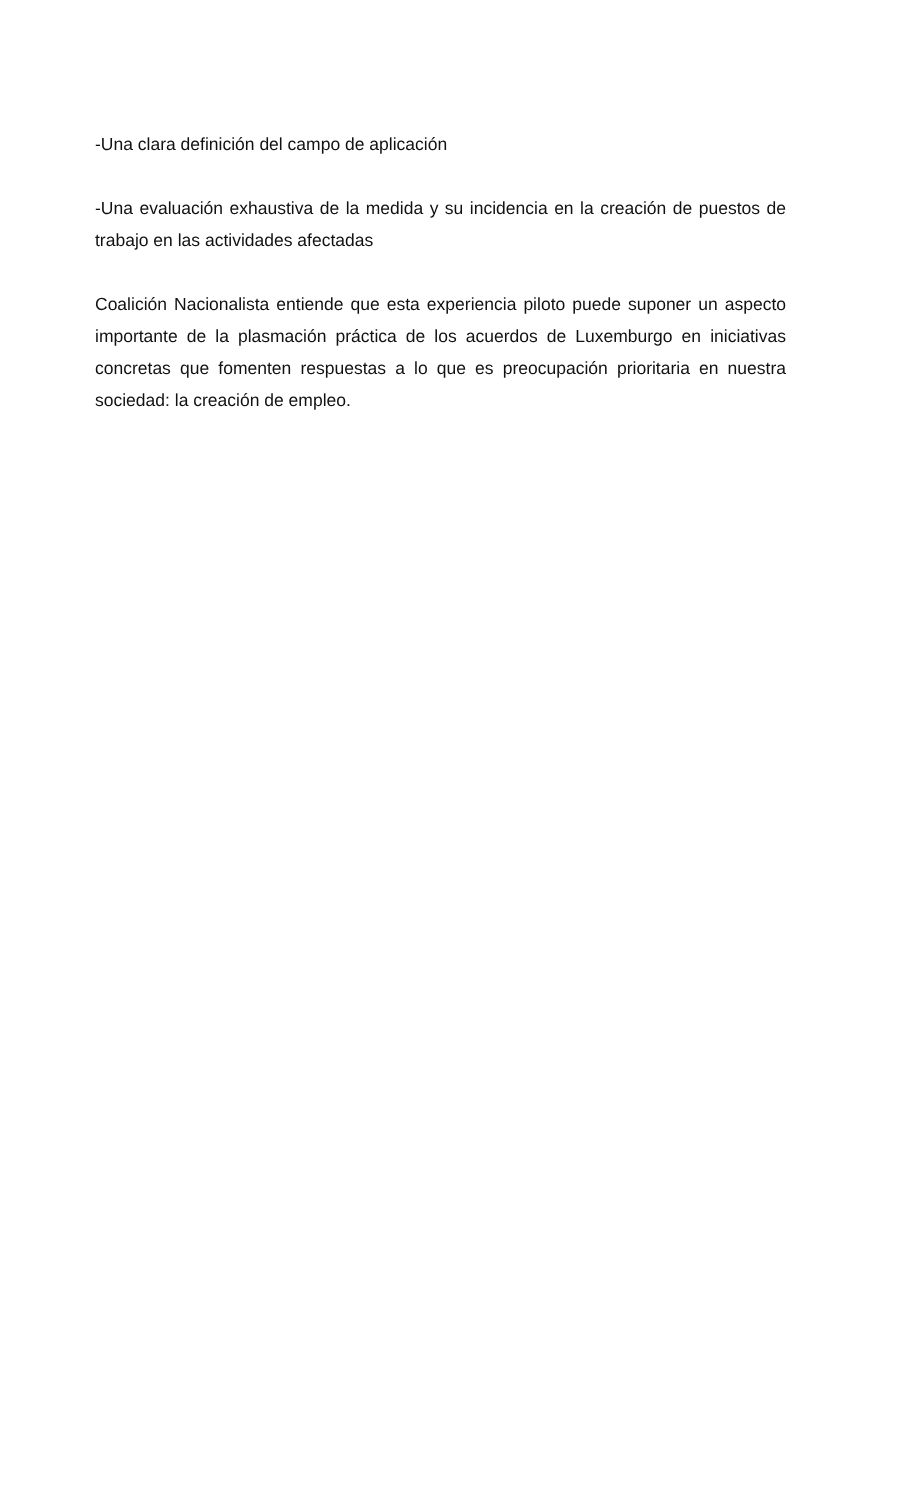-Una clara definición del campo de aplicación
-Una evaluación exhaustiva de la medida y su incidencia en la creación de puestos de trabajo en las actividades afectadas
Coalición Nacionalista entiende que esta experiencia piloto puede suponer un aspecto importante de la plasmación práctica de los acuerdos de Luxemburgo en iniciativas concretas que fomenten respuestas a lo que es preocupación prioritaria en nuestra sociedad: la creación de empleo.